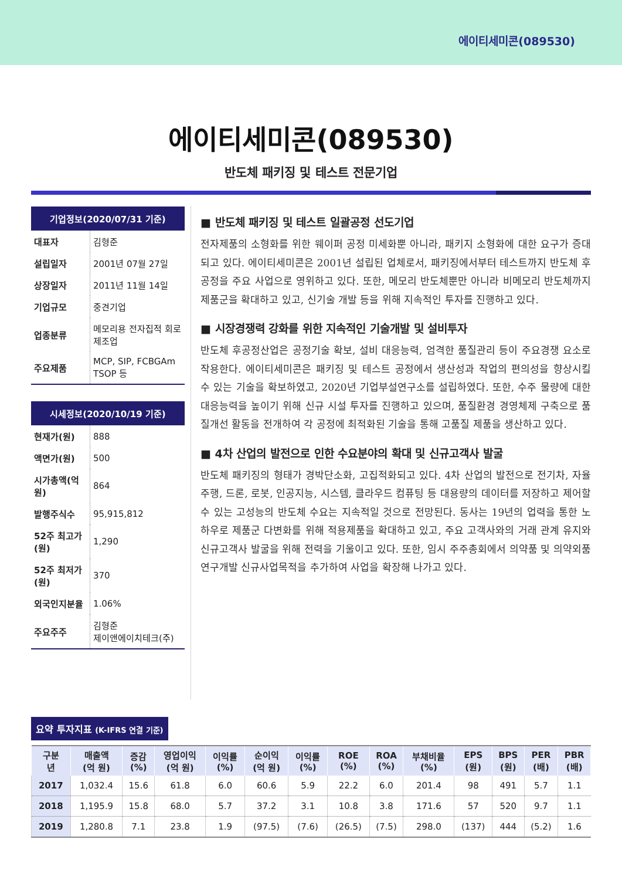에이티세미콘(089530)
에이티세미콘(089530)
반도체 패키징 및 테스트 전문기업
기업정보(2020/07/31 기준)
| 대표자 | 김형준 |
| 설립일자 | 2001년 07월 27일 |
| 상장일자 | 2011년 11월 14일 |
| 기업규모 | 중견기업 |
| 업종분류 | 메모리용 전자집적 회로 제조업 |
| 주요제품 | MCP, SIP, FCBGAm TSOP 등 |
시세정보(2020/10/19 기준)
| 현재가(원) | 888 |
| 액면가(원) | 500 |
| 시가총액(억 원) | 864 |
| 발행주식수 | 95,915,812 |
| 52주 최고가(원) | 1,290 |
| 52주 최저가(원) | 370 |
| 외국인지분율 | 1.06% |
| 주요주주 | 김형준 제이앤에이치테크(주) |
■ 반도체 패키징 및 테스트 일괄공정 선도기업
전자제품의 소형화를 위한 웨이퍼 공정 미세화뿐 아니라, 패키지 소형화에 대한 요구가 증대되고 있다. 에이티세미콘은 2001년 설립된 업체로서, 패키징에서부터 테스트까지 반도체 후공정을 주요 사업으로 영위하고 있다. 또한, 메모리 반도체뿐만 아니라 비메모리 반도체까지 제품군을 확대하고 있고, 신기술 개발 등을 위해 지속적인 투자를 진행하고 있다.
■ 시장경쟁력 강화를 위한 지속적인 기술개발 및 설비투자
반도체 후공정산업은 공정기술 확보, 설비 대응능력, 엄격한 품질관리 등이 주요경쟁 요소로 작용한다. 에이티세미콘은 패키징 및 테스트 공정에서 생산성과 작업의 편의성을 향상시킬 수 있는 기술을 확보하였고, 2020년 기업부설연구소를 설립하였다. 또한, 수주 물량에 대한 대응능력을 높이기 위해 신규 시설 투자를 진행하고 있으며, 품질환경 경영체제 구축으로 품질개선 활동을 전개하여 각 공정에 최적화된 기술을 통해 고품질 제품을 생산하고 있다.
■ 4차 산업의 발전으로 인한 수요분야의 확대 및 신규고객사 발굴
반도체 패키징의 형태가 경박단소화, 고집적화되고 있다. 4차 산업의 발전으로 전기차, 자율주행, 드론, 로봇, 인공지능, 시스템, 클라우드 컴퓨팅 등 대용량의 데이터를 저장하고 제어할 수 있는 고성능의 반도체 수요는 지속적일 것으로 전망된다. 동사는 19년의 업력을 통한 노하우로 제품군 다변화를 위해 적용제품을 확대하고 있고, 주요 고객사와의 거래 관계 유지와 신규고객사 발굴을 위해 전력을 기울이고 있다. 또한, 임시 주주총회에서 의약품 및 의약외품 연구개발 신규사업목적을 추가하여 사업을 확장해 나가고 있다.
요약 투자지표 (K-IFRS 연결 기준)
| 구분 년 | 매출액 (억 원) | 증감 (%) | 영업이익 (억 원) | 이익률 (%) | 순이익 (억 원) | 이익률 (%) | ROE (%) | ROA (%) | 부채비율 (%) | EPS (원) | BPS (원) | PER (배) | PBR (배) |
| --- | --- | --- | --- | --- | --- | --- | --- | --- | --- | --- | --- | --- | --- |
| 2017 | 1,032.4 | 15.6 | 61.8 | 6.0 | 60.6 | 5.9 | 22.2 | 6.0 | 201.4 | 98 | 491 | 5.7 | 1.1 |
| 2018 | 1,195.9 | 15.8 | 68.0 | 5.7 | 37.2 | 3.1 | 10.8 | 3.8 | 171.6 | 57 | 520 | 9.7 | 1.1 |
| 2019 | 1,280.8 | 7.1 | 23.8 | 1.9 | (97.5) | (7.6) | (26.5) | (7.5) | 298.0 | (137) | 444 | (5.2) | 1.6 |